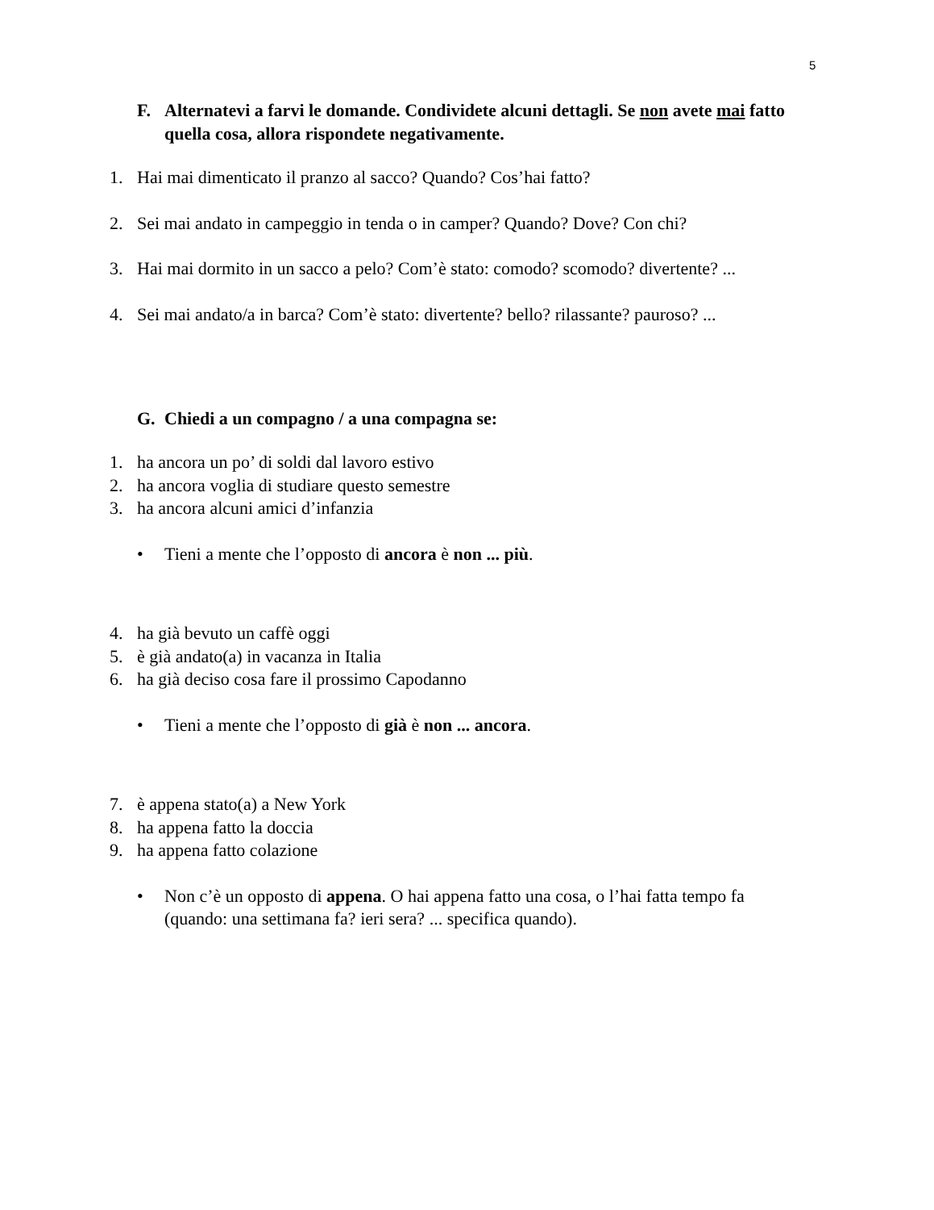5
F. Alternatevi a farvi le domande. Condividete alcuni dettagli. Se non avete mai fatto quella cosa, allora rispondete negativamente.
1. Hai mai dimenticato il pranzo al sacco? Quando? Cos’hai fatto?
2. Sei mai andato in campeggio in tenda o in camper? Quando? Dove? Con chi?
3. Hai mai dormito in un sacco a pelo? Com’è stato: comodo? scomodo? divertente? ...
4. Sei mai andato/a in barca? Com’è stato: divertente? bello? rilassante? pauroso? ...
G. Chiedi a un compagno / a una compagna se:
1. ha ancora un po’ di soldi dal lavoro estivo
2. ha ancora voglia di studiare questo semestre
3. ha ancora alcuni amici d’infanzia
• Tieni a mente che l’opposto di ancora è non ... più.
4. ha già bevuto un caffè oggi
5. è già andato(a) in vacanza in Italia
6. ha già deciso cosa fare il prossimo Capodanno
• Tieni a mente che l’opposto di già è non ... ancora.
7. è appena stato(a) a New York
8. ha appena fatto la doccia
9. ha appena fatto colazione
• Non c’è un opposto di appena. O hai appena fatto una cosa, o l’hai fatta tempo fa (quando: una settimana fa? ieri sera? ... specifica quando).